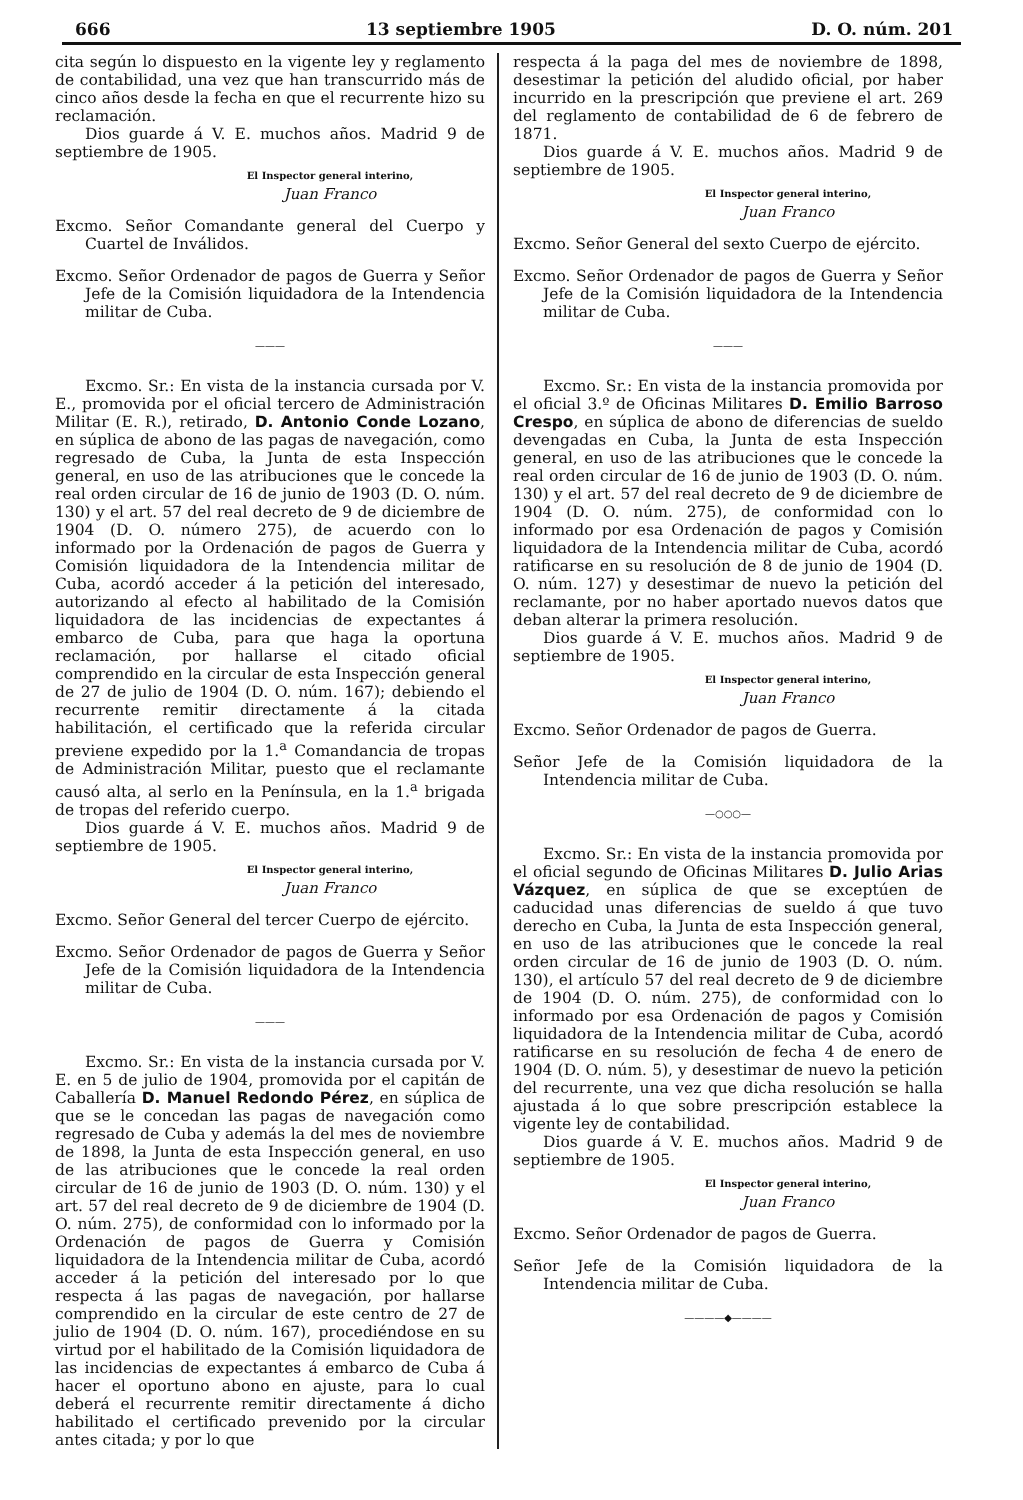666 13 septiembre 1905 D. O. núm. 201
cita según lo dispuesto en la vigente ley y reglamento de contabilidad, una vez que han transcurrido más de cinco años desde la fecha en que el recurrente hizo su reclamación.
Dios guarde á V. E. muchos años. Madrid 9 de septiembre de 1905.
El Inspector general interino,
Juan Franco
Excmo. Señor Comandante general del Cuerpo y Cuartel de Inválidos.
Excmo. Señor Ordenador de pagos de Guerra y Señor Jefe de la Comisión liquidadora de la Intendencia militar de Cuba.
———
Excmo. Sr.: En vista de la instancia cursada por V. E., promovida por el oficial tercero de Administración Militar (E. R.), retirado, D. Antonio Conde Lozano, en súplica de abono de las pagas de navegación, como regresado de Cuba, la Junta de esta Inspección general, en uso de las atribuciones que le concede la real orden circular de 16 de junio de 1903 (D. O. núm. 130) y el art. 57 del real decreto de 9 de diciembre de 1904 (D. O. número 275), de acuerdo con lo informado por la Ordenación de pagos de Guerra y Comisión liquidadora de la Intendencia militar de Cuba, acordó acceder á la petición del interesado, autorizando al efecto al habilitado de la Comisión liquidadora de las incidencias de expectantes á embarco de Cuba, para que haga la oportuna reclamación, por hallarse el citado oficial comprendido en la circular de esta Inspección general de 27 de julio de 1904 (D. O. núm. 167); debiendo el recurrente remitir directamente á la citada habilitación, el certificado que la referida circular previene expedido por la 1.<sup>a</sup> Comandancia de tropas de Administración Militar, puesto que el reclamante causó alta, al serlo en la Península, en la 1.<sup>a</sup> brigada de tropas del referido cuerpo.
Dios guarde á V. E. muchos años. Madrid 9 de septiembre de 1905.
El Inspector general interino,
Juan Franco
Excmo. Señor General del tercer Cuerpo de ejército.
Excmo. Señor Ordenador de pagos de Guerra y Señor Jefe de la Comisión liquidadora de la Intendencia militar de Cuba.
———
Excmo. Sr.: En vista de la instancia cursada por V. E. en 5 de julio de 1904, promovida por el capitán de Caballería D. Manuel Redondo Pérez, en súplica de que se le concedan las pagas de navegación como regresado de Cuba y además la del mes de noviembre de 1898, la Junta de esta Inspección general, en uso de las atribuciones que le concede la real orden circular de 16 de junio de 1903 (D. O. núm. 130) y el art. 57 del real decreto de 9 de diciembre de 1904 (D. O. núm. 275), de conformidad con lo informado por la Ordenación de pagos de Guerra y Comisión liquidadora de la Intendencia militar de Cuba, acordó acceder á la petición del interesado por lo que respecta á las pagas de navegación, por hallarse comprendido en la circular de este centro de 27 de julio de 1904 (D. O. núm. 167), procediéndose en su virtud por el habilitado de la Comisión liquidadora de las incidencias de expectantes á embarco de Cuba á hacer el oportuno abono en ajuste, para lo cual deberá el recurrente remitir directamente á dicho habilitado el certificado prevenido por la circular antes citada; y por lo que
respecta á la paga del mes de noviembre de 1898, desestimar la petición del aludido oficial, por haber incurrido en la prescripción que previene el art. 269 del reglamento de contabilidad de 6 de febrero de 1871.
Dios guarde á V. E. muchos años. Madrid 9 de septiembre de 1905.
El Inspector general interino,
Juan Franco
Excmo. Señor General del sexto Cuerpo de ejército.
Excmo. Señor Ordenador de pagos de Guerra y Señor Jefe de la Comisión liquidadora de la Intendencia militar de Cuba.
———
Excmo. Sr.: En vista de la instancia promovida por el oficial 3.º de Oficinas Militares D. Emilio Barroso Crespo, en súplica de abono de diferencias de sueldo devengadas en Cuba, la Junta de esta Inspección general, en uso de las atribuciones que le concede la real orden circular de 16 de junio de 1903 (D. O. núm. 130) y el art. 57 del real decreto de 9 de diciembre de 1904 (D. O. núm. 275), de conformidad con lo informado por esa Ordenación de pagos y Comisión liquidadora de la Intendencia militar de Cuba, acordó ratificarse en su resolución de 8 de junio de 1904 (D. O. núm. 127) y desestimar de nuevo la petición del reclamante, por no haber aportado nuevos datos que deban alterar la primera resolución.
Dios guarde á V. E. muchos años. Madrid 9 de septiembre de 1905.
El Inspector general interino,
Juan Franco
Excmo. Señor Ordenador de pagos de Guerra.
Señor Jefe de la Comisión liquidadora de la Intendencia militar de Cuba.
—○○○—
Excmo. Sr.: En vista de la instancia promovida por el oficial segundo de Oficinas Militares D. Julio Arias Vázquez, en súplica de que se exceptúen de caducidad unas diferencias de sueldo á que tuvo derecho en Cuba, la Junta de esta Inspección general, en uso de las atribuciones que le concede la real orden circular de 16 de junio de 1903 (D. O. núm. 130), el artículo 57 del real decreto de 9 de diciembre de 1904 (D. O. núm. 275), de conformidad con lo informado por esa Ordenación de pagos y Comisión liquidadora de la Intendencia militar de Cuba, acordó ratificarse en su resolución de fecha 4 de enero de 1904 (D. O. núm. 5), y desestimar de nuevo la petición del recurrente, una vez que dicha resolución se halla ajustada á lo que sobre prescripción establece la vigente ley de contabilidad.
Dios guarde á V. E. muchos años. Madrid 9 de septiembre de 1905.
El Inspector general interino,
Juan Franco
Excmo. Señor Ordenador de pagos de Guerra.
Señor Jefe de la Comisión liquidadora de la Intendencia militar de Cuba.
————◆————